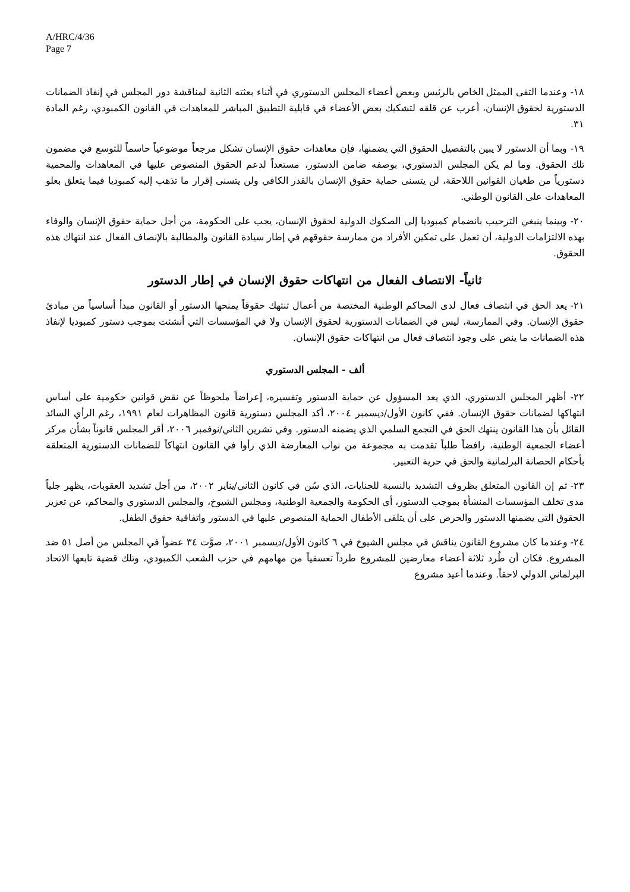A/HRC/4/36
Page 7
١٨- وعندما التقى الممثل الخاص بالرئيس وبعض أعضاء المجلس الدستوري في أثناء بعثته الثانية لمناقشة دور المجلس في إنفاذ الضمانات الدستورية لحقوق الإنسان، أعرب عن قلقه لتشكيك بعض الأعضاء في قابلية التطبيق المباشر للمعاهدات في القانون الكمبودي، رغم المادة ٣١.
١٩- وبما أن الدستور لا يبين بالتفصيل الحقوق التي يضمنها، فإن معاهدات حقوق الإنسان تشكل مرجعاً موضوعياً حاسماً للتوسع في مضمون تلك الحقوق. وما لم يكن المجلس الدستوري، بوصفه ضامن الدستور، مستعداً لدعم الحقوق المنصوص عليها في المعاهدات والمحمية دستورياً من طغيان القوانين اللاحقة، لن يتسنى حماية حقوق الإنسان بالقدر الكافي ولن يتسنى إقرار ما تذهب إليه كمبوديا فيما يتعلق بعلو المعاهدات على القانون الوطني.
٢٠- وبينما ينبغي الترحيب بانضمام كمبوديا إلى الصكوك الدولية لحقوق الإنسان، يجب على الحكومة، من أجل حماية حقوق الإنسان والوفاء بهذه الالتزامات الدولية، أن تعمل على تمكين الأفراد من ممارسة حقوقهم في إطار سيادة القانون والمطالبة بالإنصاف الفعال عند انتهاك هذه الحقوق.
ثانياً- الانتصاف الفعال من انتهاكات حقوق الإنسان في إطار الدستور
٢١- يعد الحق في انتصاف فعال لدى المحاكم الوطنية المختصة من أعمال تنتهك حقوقاً يمنحها الدستور أو القانون مبدأ أساسياً من مبادئ حقوق الإنسان. وفي الممارسة، ليس في الضمانات الدستورية لحقوق الإنسان ولا في المؤسسات التي أنشئت بموجب دستور كمبوديا لإنفاذ هذه الضمانات ما ينص على وجود انتصاف فعال من انتهاكات حقوق الإنسان.
ألف - المجلس الدستوري
٢٢- أظهر المجلس الدستوري، الذي يعد المسؤول عن حماية الدستور وتفسيره، إعراضاً ملحوظاً عن نقض قوانين حكومية على أساس انتهاكها لضمانات حقوق الإنسان. ففي كانون الأول/ديسمبر ٢٠٠٤، أكد المجلس دستورية قانون المظاهرات لعام ١٩٩١، رغم الرأي السائد القائل بأن هذا القانون ينتهك الحق في التجمع السلمي الذي يضمنه الدستور. وفي تشرين الثاني/نوفمبر ٢٠٠٦، أقر المجلس قانوناً بشأن مركز أعضاء الجمعية الوطنية، رافضاً طلباً تقدمت به مجموعة من نواب المعارضة الذي رأوا في القانون انتهاكاً للضمانات الدستورية المتعلقة بأحكام الحصانة البرلمانية والحق في حرية التعبير.
٢٣- ثم إن القانون المتعلق بظروف التشديد بالنسبة للجنايات، الذي سُن في كانون الثاني/يناير ٢٠٠٢، من أجل تشديد العقوبات، يظهر جلياً مدى تخلف المؤسسات المنشأة بموجب الدستور، أي الحكومة والجمعية الوطنية، ومجلس الشيوخ، والمجلس الدستوري والمحاكم، عن تعزيز الحقوق التي يضمنها الدستور والحرص على أن يتلقى الأطفال الحماية المنصوص عليها في الدستور واتفاقية حقوق الطفل.
٢٤- وعندما كان مشروع القانون يناقش في مجلس الشيوخ في ٦ كانون الأول/ديسمبر ٢٠٠١، صوَّت ٣٤ عضواً في المجلس من أصل ٥١ ضد المشروع. فكان أن طُرد ثلاثة أعضاء معارضين للمشروع طرداً تعسفياً من مهامهم في حزب الشعب الكمبودي، وتلك قضية تابعها الاتحاد البرلماني الدولي لاحقاً. وعندما أعيد مشروع